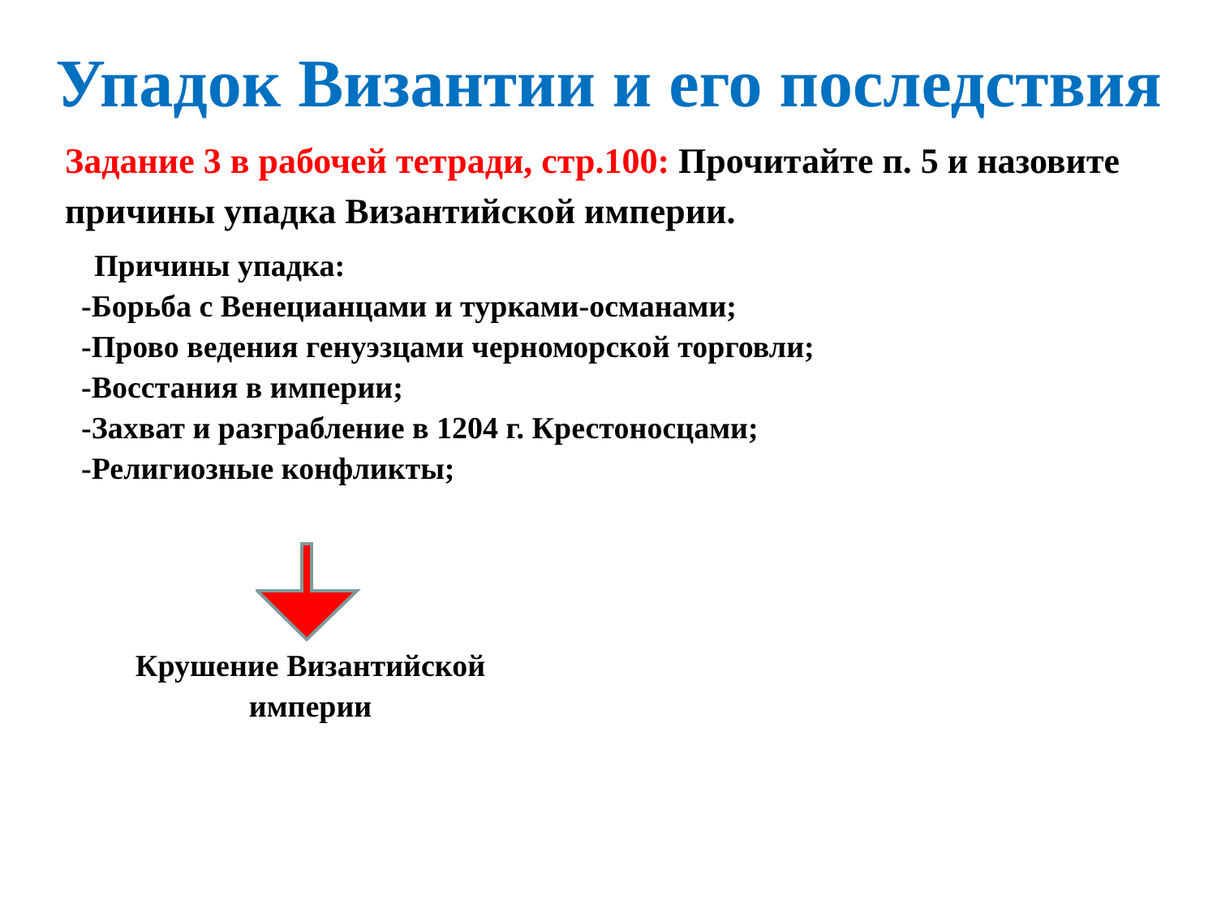Упадок Византии и его последствия
Задание 3 в рабочей тетради, стр.100: Прочитайте п. 5 и назовите причины упадка Византийской империи.
Причины упадка:
-Борьба с Венецианцами и турками-османами;
-Прово ведения генуэзцами черноморской торговли;
-Восстания в империи;
-Захват и разграбление в 1204 г. Крестоносцами;
-Религиозные конфликты;
Крушение Византийской империи